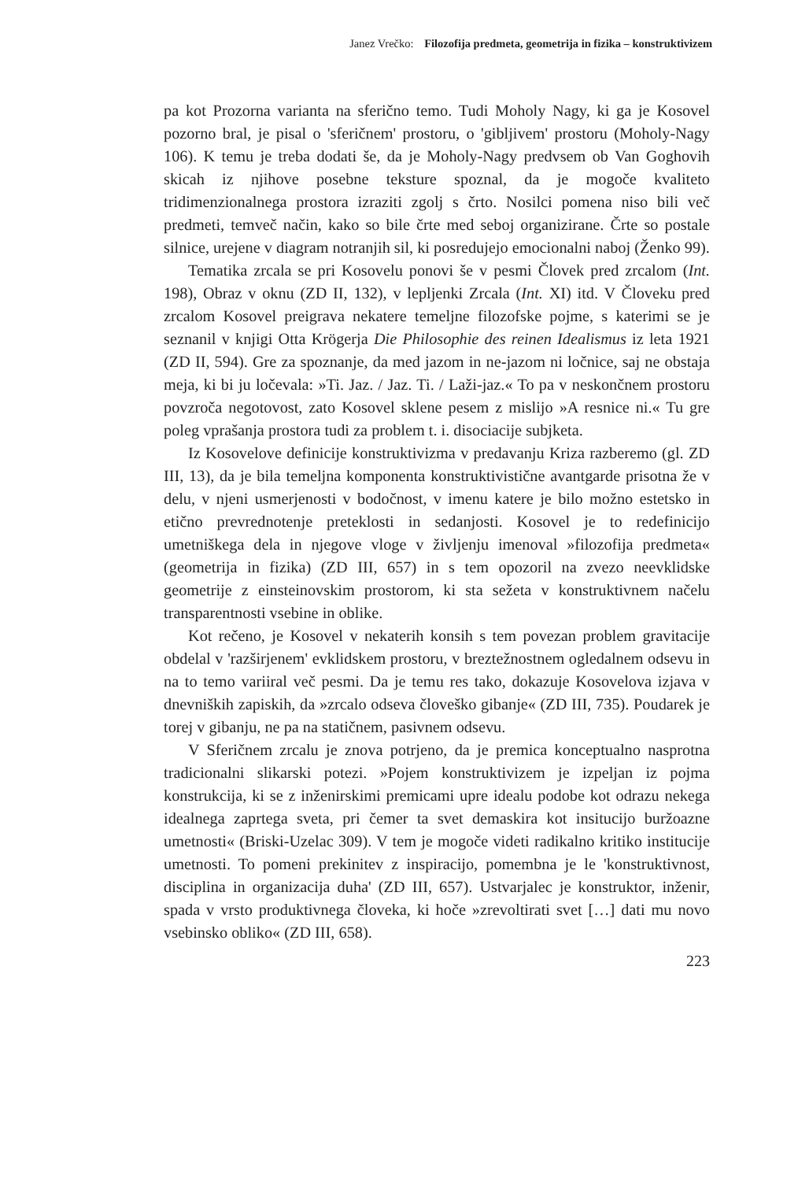Janez Vrečko: Filozofija predmeta, geometrija in fizika – konstruktivizem
pa kot Prozorna varianta na sferično temo. Tudi Moholy Nagy, ki ga je Kosovel pozorno bral, je pisal o 'sferičnem' prostoru, o 'gibljivem' prostoru (Moholy-Nagy 106). K temu je treba dodati še, da je Moholy-Nagy predvsem ob Van Goghovih skicah iz njihove posebne teksture spoznal, da je mogoče kvaliteto tridimenzionalnega prostora izraziti zgolj s črto. Nosilci pomena niso bili več predmeti, temveč način, kako so bile črte med seboj organizirane. Črte so postale silnice, urejene v diagram notranjih sil, ki posredujejo emocionalni naboj (Ženko 99).
Tematika zrcala se pri Kosovelu ponovi še v pesmi Človek pred zrcalom (Int. 198), Obraz v oknu (ZD II, 132), v lepljenki Zrcala (Int. XI) itd. V Človeku pred zrcalom Kosovel preigrava nekatere temeljne filozofske pojme, s katerimi se je seznanil v knjigi Otta Krögerja Die Philosophie des reinen Idealismus iz leta 1921 (ZD II, 594). Gre za spoznanje, da med jazom in ne-jazom ni ločnice, saj ne obstaja meja, ki bi ju ločevala: »Ti. Jaz. / Jaz. Ti. / Laži-jaz.« To pa v neskončnem prostoru povzroča negotovost, zato Kosovel sklene pesem z mislijo »A resnice ni.« Tu gre poleg vprašanja prostora tudi za problem t. i. disociacije subjketa.
Iz Kosovelove definicije konstruktivizma v predavanju Kriza razberemo (gl. ZD III, 13), da je bila temeljna komponenta konstruktivistične avantgarde prisotna že v delu, v njeni usmerjenosti v bodočnost, v imenu katere je bilo možno estetsko in etično prevrednotenje preteklosti in sedanjosti. Kosovel je to redefinicijo umetniškega dela in njegove vloge v življenju imenoval »filozofija predmeta« (geometrija in fizika) (ZD III, 657) in s tem opozoril na zvezo neevklidske geometrije z einsteinovskim prostorom, ki sta sežeta v konstruktivnem načelu transparentnosti vsebine in oblike.
Kot rečeno, je Kosovel v nekaterih konsih s tem povezan problem gravitacije obdelal v 'razširjenem' evklidskem prostoru, v breztežnostnem ogledalnem odsevu in na to temo variiral več pesmi. Da je temu res tako, dokazuje Kosovelova izjava v dnevniških zapiskih, da »zrcalo odseva človeško gibanje« (ZD III, 735). Poudarek je torej v gibanju, ne pa na statičnem, pasivnem odsevu.
V Sferičnem zrcalu je znova potrjeno, da je premica konceptualno nasprotna tradicionalni slikarski potezi. »Pojem konstruktivizem je izpeljan iz pojma konstrukcija, ki se z inženirskimi premicami upre idealu podobe kot odrazu nekega idealnega zaprtega sveta, pri čemer ta svet demaskira kot insitucijo buržoazne umetnosti« (Briski-Uzelac 309). V tem je mogoče videti radikalno kritiko institucije umetnosti. To pomeni prekinitev z inspiracijo, pomembna je le 'konstruktivnost, disciplina in organizacija duha' (ZD III, 657). Ustvarjalec je konstruktor, inženir, spada v vrsto produktivnega človeka, ki hoče »zrevoltirati svet […] dati mu novo vsebinsko obliko« (ZD III, 658).
223